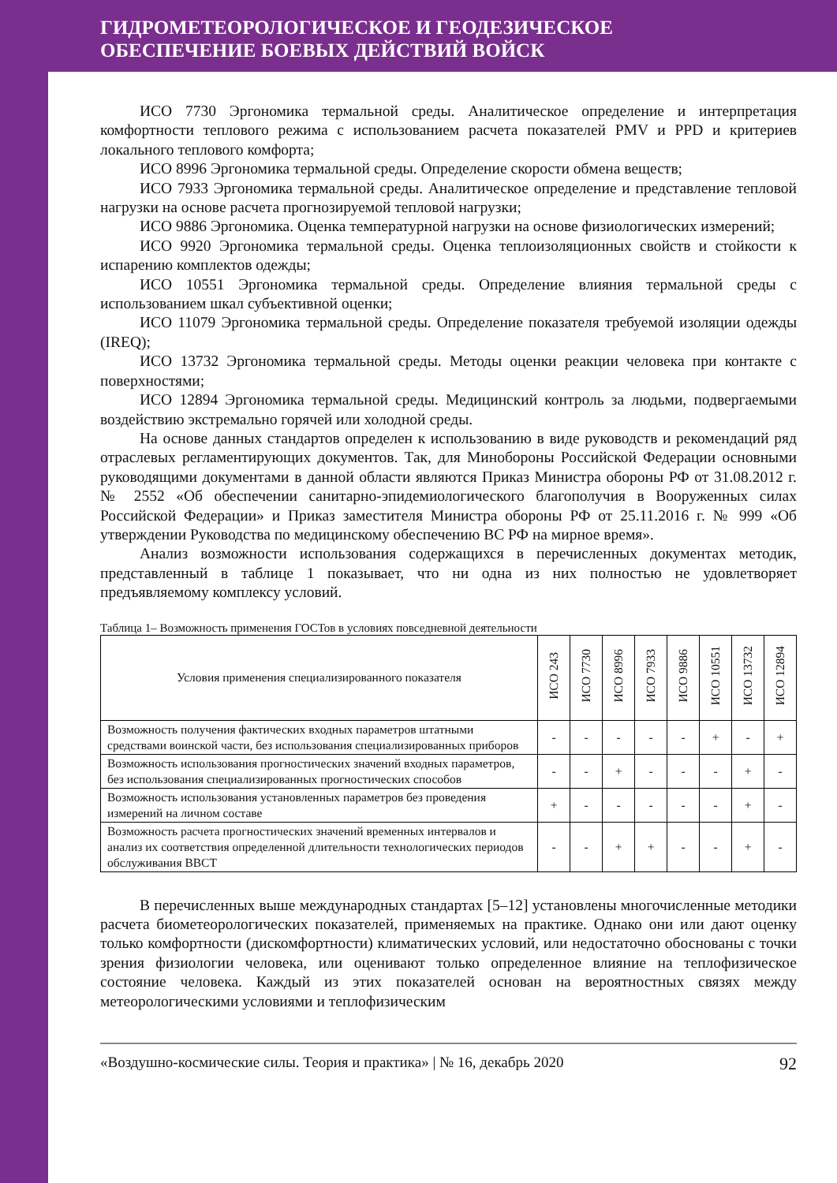ГИДРОМЕТЕОРОЛОГИЧЕСКОЕ И ГЕОДЕЗИЧЕСКОЕ
ОБЕСПЕЧЕНИЕ БОЕВЫХ ДЕЙСТВИЙ ВОЙСК
ИСО 7730 Эргономика термальной среды. Аналитическое определение и интерпретация комфортности теплового режима с использованием расчета показателей PMV и PPD и критериев локального теплового комфорта;
ИСО 8996 Эргономика термальной среды. Определение скорости обмена веществ;
ИСО 7933 Эргономика термальной среды. Аналитическое определение и представление тепловой нагрузки на основе расчета прогнозируемой тепловой нагрузки;
ИСО 9886 Эргономика. Оценка температурной нагрузки на основе физиологических измерений;
ИСО 9920 Эргономика термальной среды. Оценка теплоизоляционных свойств и стойкости к испарению комплектов одежды;
ИСО 10551 Эргономика термальной среды. Определение влияния термальной среды с использованием шкал субъективной оценки;
ИСО 11079 Эргономика термальной среды. Определение показателя требуемой изоляции одежды (IREQ);
ИСО 13732 Эргономика термальной среды. Методы оценки реакции человека при контакте с поверхностями;
ИСО 12894 Эргономика термальной среды. Медицинский контроль за людьми, подвергаемыми воздействию экстремально горячей или холодной среды.
На основе данных стандартов определен к использованию в виде руководств и рекомендаций ряд отраслевых регламентирующих документов. Так, для Минобороны Российской Федерации основными руководящими документами в данной области являются Приказ Министра обороны РФ от 31.08.2012 г. № 2552 «Об обеспечении санитарно-эпидемиологического благополучия в Вооруженных силах Российской Федерации» и Приказ заместителя Министра обороны РФ от 25.11.2016 г. № 999 «Об утверждении Руководства по медицинскому обеспечению ВС РФ на мирное время».
Анализ возможности использования содержащихся в перечисленных документах методик, представленный в таблице 1 показывает, что ни одна из них полностью не удовлетворяет предъявляемому комплексу условий.
Таблица 1– Возможность применения ГОСТов в условиях повседневной деятельности
| Условия применения специализированного показателя | ИСО 243 | ИСО 7730 | ИСО 8996 | ИСО 7933 | ИСО 9886 | ИСО 10551 | ИСО 13732 | ИСО 12894 |
| --- | --- | --- | --- | --- | --- | --- | --- | --- |
| Возможность получения фактических входных параметров штатными средствами воинской части, без использования специализированных приборов | - | - | - | - | - | + | - | + |
| Возможность использования прогностических значений входных параметров, без использования специализированных прогностических способов | - | - | + | - | - | - | + | - |
| Возможность использования установленных параметров без проведения измерений на личном составе | + | - | - | - | - | - | + | - |
| Возможность расчета прогностических значений временных интервалов и анализ их соответствия определенной длительности технологических периодов обслуживания ВВСТ | - | - | + | + | - | - | + | - |
В перечисленных выше международных стандартах [5–12] установлены многочисленные методики расчета биометеорологических показателей, применяемых на практике. Однако они или дают оценку только комфортности (дискомфортности) климатических условий, или недостаточно обоснованы с точки зрения физиологии человека, или оценивают только определенное влияние на теплофизическое состояние человека. Каждый из этих показателей основан на вероятностных связях между метеорологическими условиями и теплофизическим
«Воздушно-космические силы. Теория и практика» | № 16, декабрь 2020 92